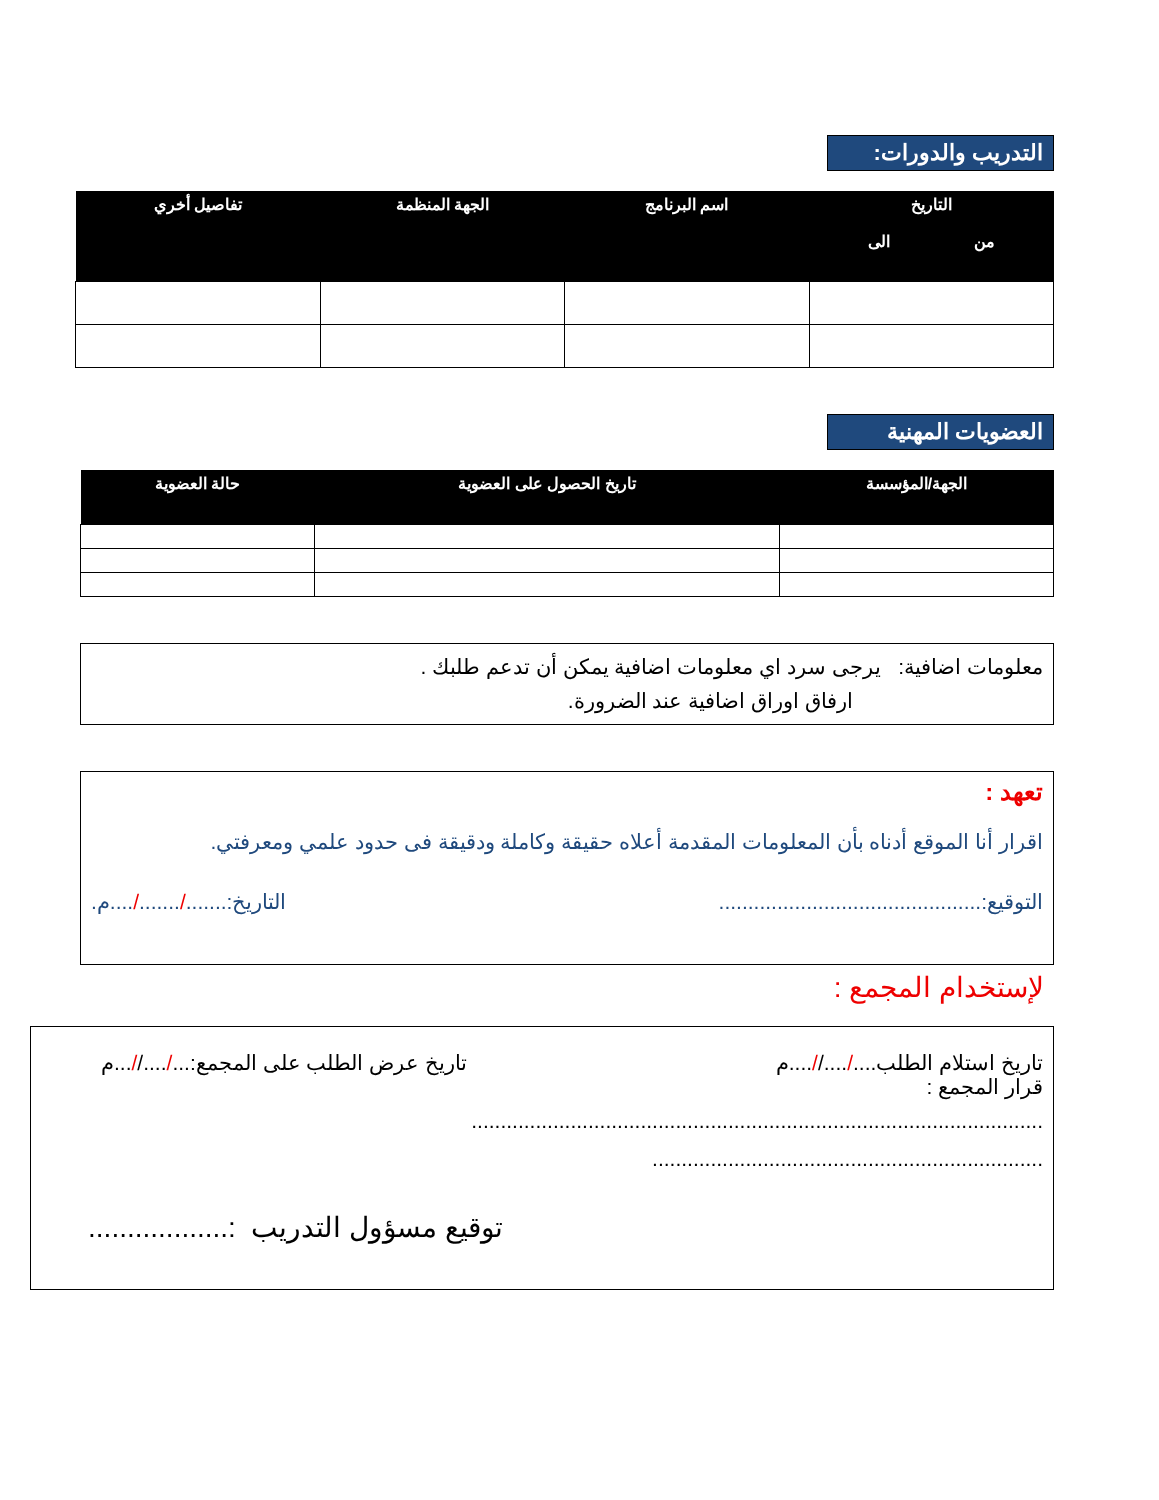التدريب والدورات:
| التاريخ من الى | اسم البرنامج | الجهة المنظمة | تفاصيل أخري |
| --- | --- | --- | --- |
العضويات المهنية
| الجهة/المؤسسة | تاريخ الحصول على العضوية | حالة العضوية |
| --- | --- | --- |
معلومات اضافية: يرجى سرد اي معلومات اضافية يمكن أن تدعم طلبك .
ارفاق اوراق اضافية عند الضرورة.
تعهد :
اقرار أنا الموقع أدناه بأن المعلومات المقدمة أعلاه حقيقة وكاملة ودقيقة فى حدود علمي ومعرفتي.
التوقيع:............................................. التاريخ:......./......./....م.
لإستخدام المجمع :
تاريخ استلام الطلب..../....//....م تاريخ عرض الطلب على المجمع:.../....//...م
قرار المجمع :
..................................................................................................
...................................................................
توقيع مسؤول التدريب :..................